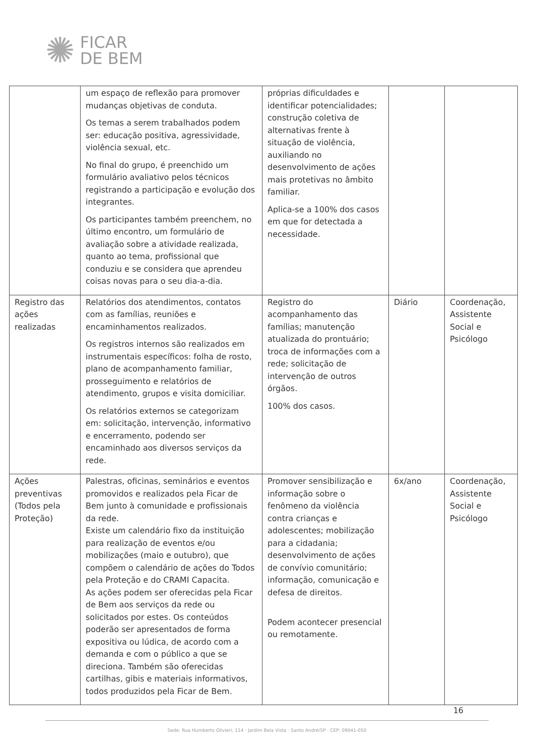✺
FICAR
DE BEM
| | um espaço de reflexão para promover mudanças objetivas de conduta. Os temas a serem trabalhados podem ser: educação positiva, agressividade, violência sexual, etc. No final do grupo, é preenchido um formulário avaliativo pelos técnicos registrando a participação e evolução dos integrantes. Os participantes também preenchem, no último encontro, um formulário de avaliação sobre a atividade realizada, quanto ao tema, profissional que conduziu e se considera que aprendeu coisas novas para o seu dia-a-dia. | próprias dificuldades e identificar potencialidades; construção coletiva de alternativas frente à situação de violência, auxiliando no desenvolvimento de ações mais protetivas no âmbito familiar. Aplica-se a 100% dos casos em que for detectada a necessidade. | | |
| Registro das ações realizadas | Relatórios dos atendimentos, contatos com as famílias, reuniões e encaminhamentos realizados. Os registros internos são realizados em instrumentais específicos: folha de rosto, plano de acompanhamento familiar, prosseguimento e relatórios de atendimento, grupos e visita domiciliar. Os relatórios externos se categorizam em: solicitação, intervenção, informativo e encerramento, podendo ser encaminhado aos diversos serviços da rede. | Registro do acompanhamento das famílias; manutenção atualizada do prontuário; troca de informações com a rede; solicitação de intervenção de outros órgãos. 100% dos casos. | Diário | Coordenação, Assistente Social e Psicólogo |
| Ações preventivas (Todos pela Proteção) | Palestras, oficinas, seminários e eventos promovidos e realizados pela Ficar de Bem junto à comunidade e profissionais da rede. Existe um calendário fixo da instituição para realização de eventos e/ou mobilizações (maio e outubro), que compõem o calendário de ações do Todos pela Proteção e do CRAMI Capacita. As ações podem ser oferecidas pela Ficar de Bem aos serviços da rede ou solicitados por estes. Os conteúdos poderão ser apresentados de forma expositiva ou lúdica, de acordo com a demanda e com o público a que se direciona. Também são oferecidas cartilhas, gibis e materiais informativos, todos produzidos pela Ficar de Bem. | Promover sensibilização e informação sobre o fenômeno da violência contra crianças e adolescentes; mobilização para a cidadania; desenvolvimento de ações de convívio comunitário; informação, comunicação e defesa de direitos. Podem acontecer presencial ou remotamente. | 6x/ano | Coordenação, Assistente Social e Psicólogo |
16
Sede: Rua Humberto Olivieri, 114 · Jardim Bela Vista · Santo André/SP · CEP: 09041-050